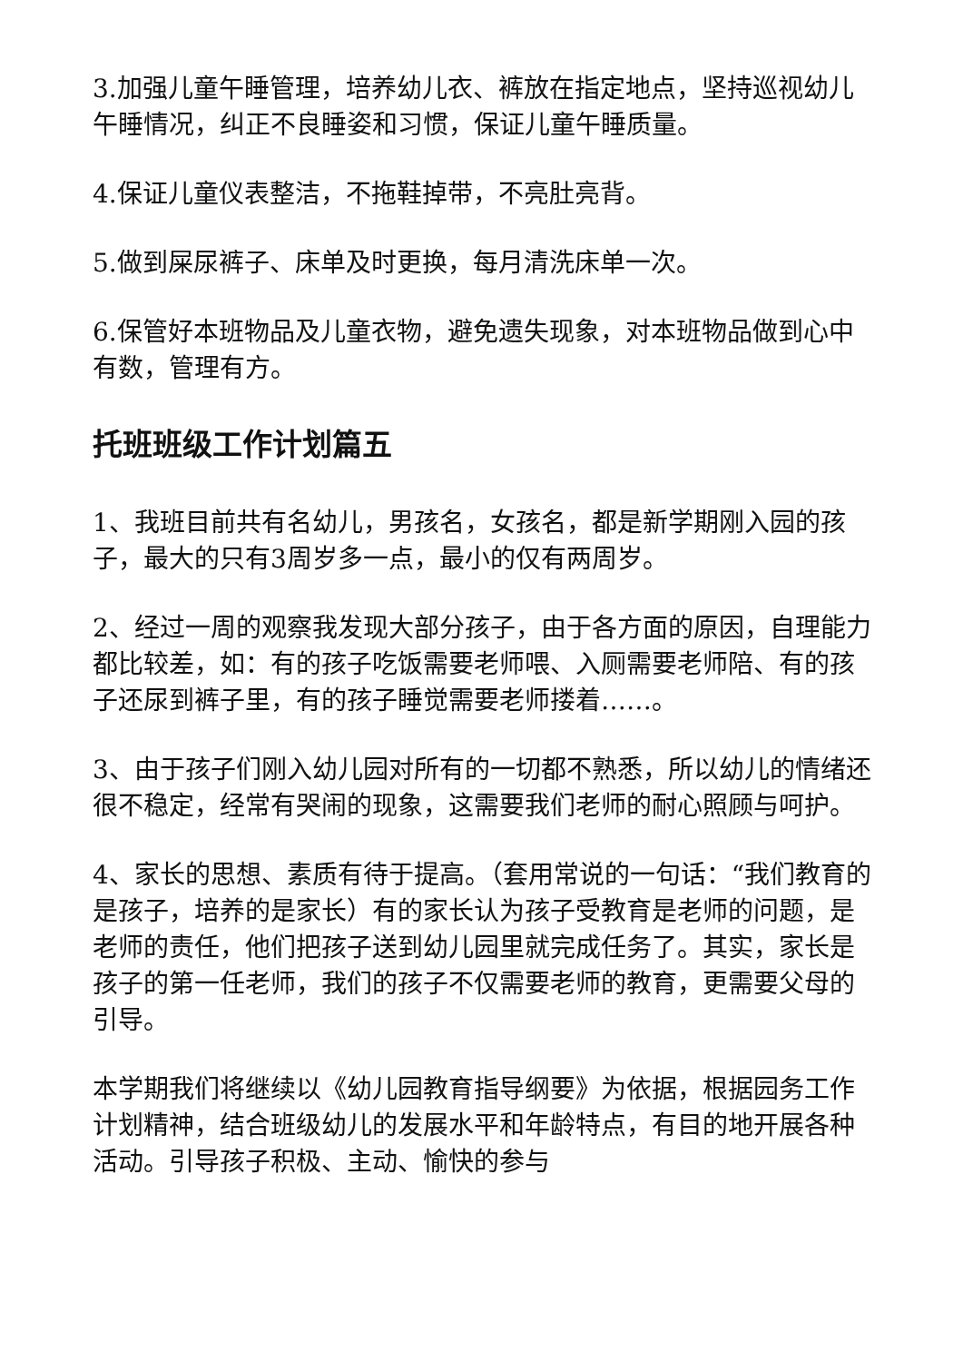3.加强儿童午睡管理，培养幼儿衣、裤放在指定地点，坚持巡视幼儿午睡情况，纠正不良睡姿和习惯，保证儿童午睡质量。
4.保证儿童仪表整洁，不拖鞋掉带，不亮肚亮背。
5.做到屎尿裤子、床单及时更换，每月清洗床单一次。
6.保管好本班物品及儿童衣物，避免遗失现象，对本班物品做到心中有数，管理有方。
托班班级工作计划篇五
1、我班目前共有名幼儿，男孩名，女孩名，都是新学期刚入园的孩子，最大的只有3周岁多一点，最小的仅有两周岁。
2、经过一周的观察我发现大部分孩子，由于各方面的原因，自理能力都比较差，如：有的孩子吃饭需要老师喂、入厕需要老师陪、有的孩子还尿到裤子里，有的孩子睡觉需要老师搂着……。
3、由于孩子们刚入幼儿园对所有的一切都不熟悉，所以幼儿的情绪还很不稳定，经常有哭闹的现象，这需要我们老师的耐心照顾与呵护。
4、家长的思想、素质有待于提高。（套用常说的一句话：“我们教育的是孩子，培养的是家长）有的家长认为孩子受教育是老师的问题，是老师的责任，他们把孩子送到幼儿园里就完成任务了。其实，家长是孩子的第一任老师，我们的孩子不仅需要老师的教育，更需要父母的引导。
本学期我们将继续以《幼儿园教育指导纲要》为依据，根据园务工作计划精神，结合班级幼儿的发展水平和年龄特点，有目的地开展各种活动。引导孩子积极、主动、愉快的参与